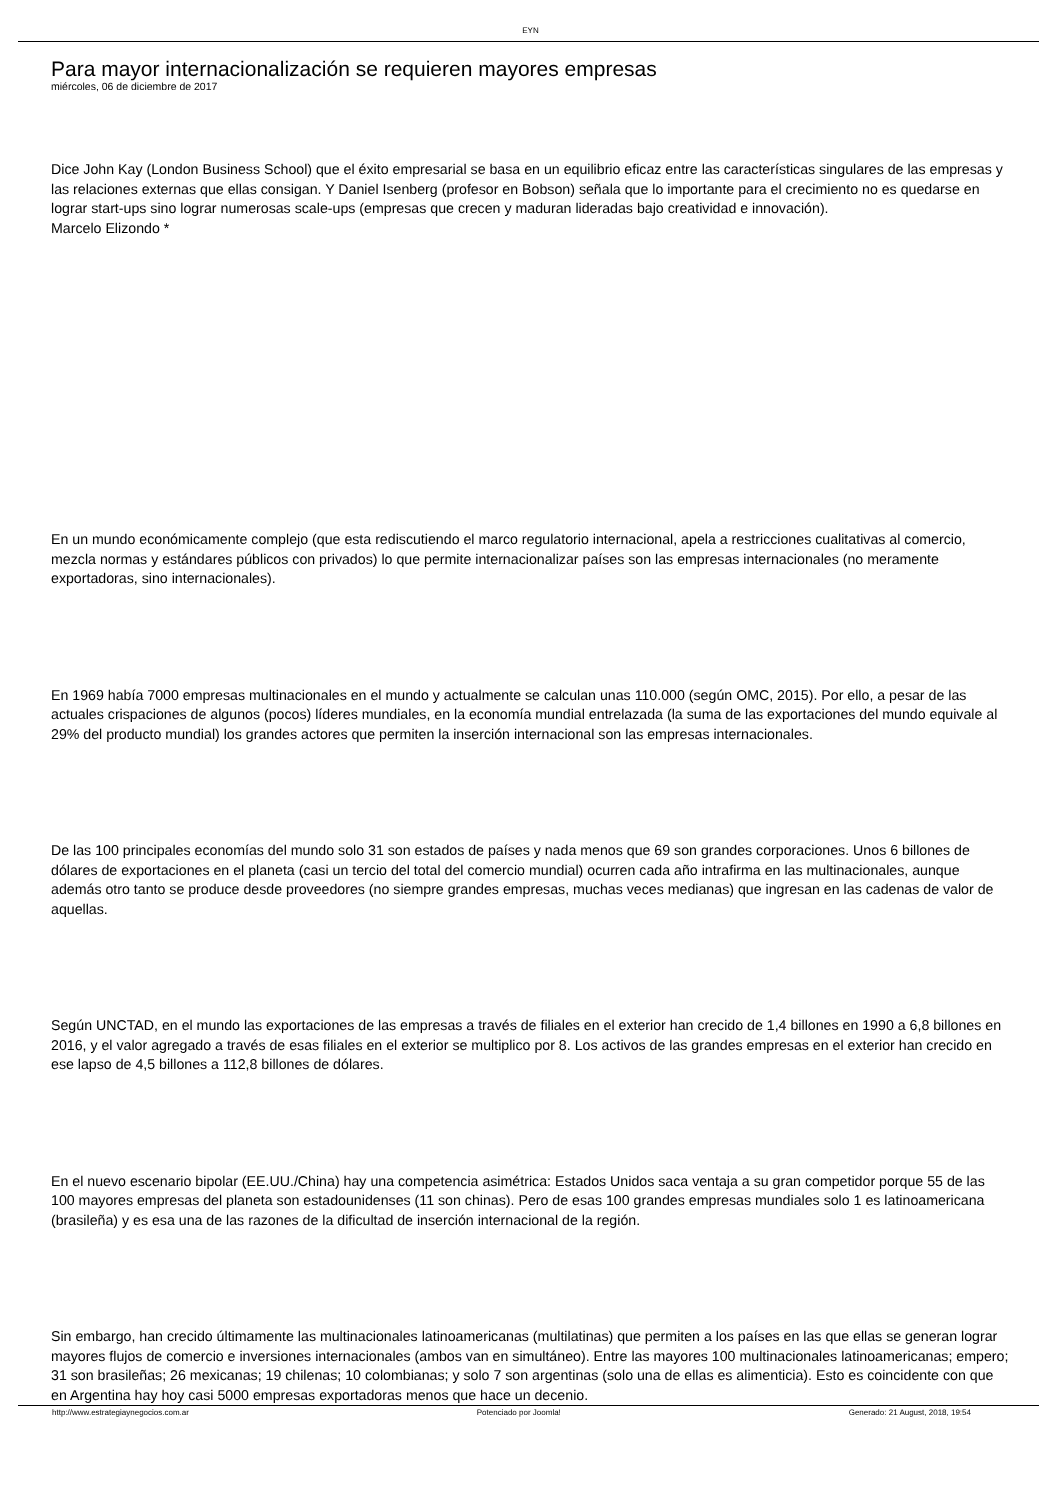EYN
Para mayor internacionalización se requieren mayores empresas
miércoles, 06 de diciembre de 2017
Dice John Kay (London Business School) que el éxito empresarial se basa en un equilibrio eficaz entre las características singulares de las empresas y las relaciones externas que ellas consigan. Y Daniel Isenberg (profesor en Bobson) señala que lo importante para el crecimiento no es quedarse en lograr start-ups sino lograr numerosas scale-ups (empresas que crecen y maduran lideradas bajo creatividad e innovación).
Marcelo Elizondo *
En un mundo económicamente complejo (que esta rediscutiendo el marco regulatorio internacional, apela a restricciones cualitativas al comercio, mezcla normas y estándares públicos con privados) lo que permite internacionalizar países son las empresas internacionales (no meramente exportadoras, sino internacionales).
En 1969 había 7000 empresas multinacionales en el mundo y actualmente se calculan unas 110.000 (según OMC, 2015). Por ello, a pesar de las actuales crispaciones de algunos (pocos) líderes mundiales, en la economía mundial entrelazada (la suma de las exportaciones del mundo equivale al 29% del producto mundial) los grandes actores que permiten la inserción internacional son las empresas internacionales.
De las 100 principales economías del mundo solo 31 son estados de países y nada menos que 69 son grandes corporaciones. Unos 6 billones de dólares de exportaciones en el planeta (casi un tercio del total del comercio mundial) ocurren cada año intrafirma en las multinacionales, aunque además otro tanto se produce desde proveedores (no siempre grandes empresas, muchas veces medianas) que ingresan en las cadenas de valor de aquellas.
Según UNCTAD, en el mundo las exportaciones de las empresas a través de filiales en el exterior han crecido de 1,4 billones en 1990 a 6,8 billones en 2016, y el valor agregado a través de esas filiales en el exterior se multiplico por 8. Los activos de las grandes empresas en el exterior han crecido en ese lapso de 4,5 billones a 112,8 billones de dólares.
En el nuevo escenario bipolar (EE.UU./China) hay una competencia asimétrica: Estados Unidos saca ventaja a su gran competidor porque 55 de las 100 mayores empresas del planeta son estadounidenses (11 son chinas). Pero de esas 100 grandes empresas mundiales solo 1 es latinoamericana (brasileña) y es esa una de las razones de la dificultad de inserción internacional de la región.
Sin embargo, han crecido últimamente las multinacionales latinoamericanas (multilatinas) que permiten a los países en las que ellas se generan lograr mayores flujos de comercio e inversiones internacionales (ambos van en simultáneo). Entre las mayores 100 multinacionales latinoamericanas; empero; 31 son brasileñas; 26 mexicanas; 19 chilenas; 10 colombianas; y solo 7 son argentinas (solo una de ellas es alimenticia). Esto es coincidente con que en Argentina hay hoy casi 5000 empresas exportadoras menos que hace un decenio.
http://www.estrategiaynegocios.com.ar Potenciado por Joomla! Generado: 21 August, 2018, 19:54